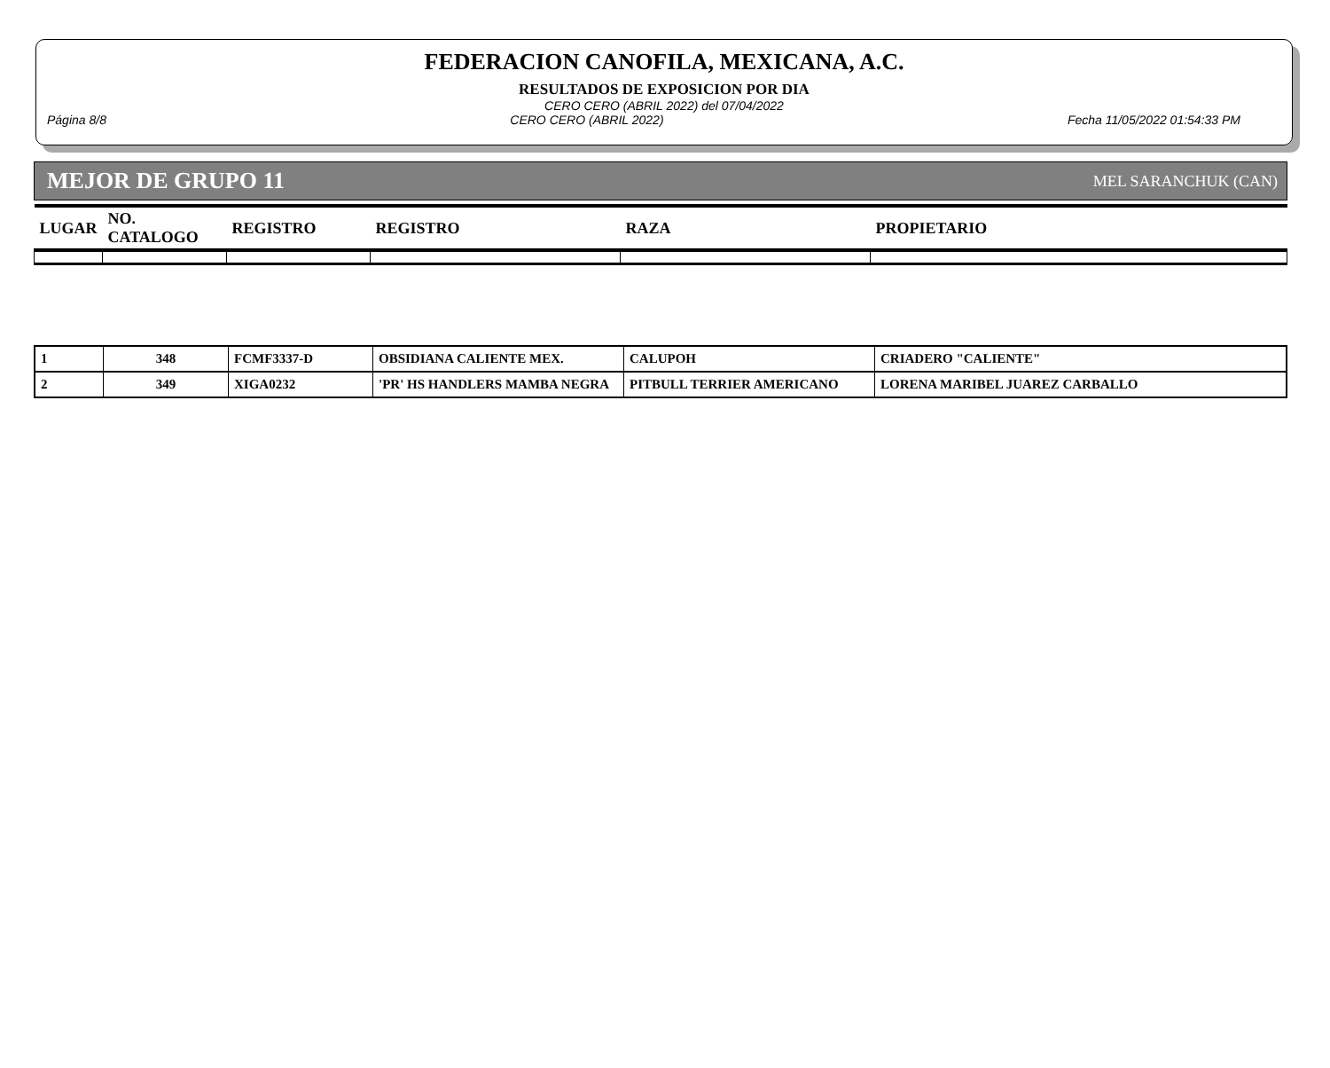FEDERACION CANOFILA, MEXICANA, A.C.
RESULTADOS DE EXPOSICION POR DIA
CERO CERO (ABRIL 2022) del 07/04/2022
Página 8/8 CERO CERO (ABRIL 2022) Fecha 11/05/2022 01:54:33 PM
MEJOR DE GRUPO 11 MEL SARANCHUK (CAN)
| LUGAR | NO. CATALOGO | REGISTRO | REGISTRO | RAZA | PROPIETARIO |
| 1 | 348 | FCMF3337-D | OBSIDIANA CALIENTE MEX. | CALUPOH | CRIADERO "CALIENTE" |
| 2 | 349 | XIGA0232 | 'PR' HS HANDLERS MAMBA NEGRA | PITBULL TERRIER AMERICANO | LORENA MARIBEL JUAREZ CARBALLO |